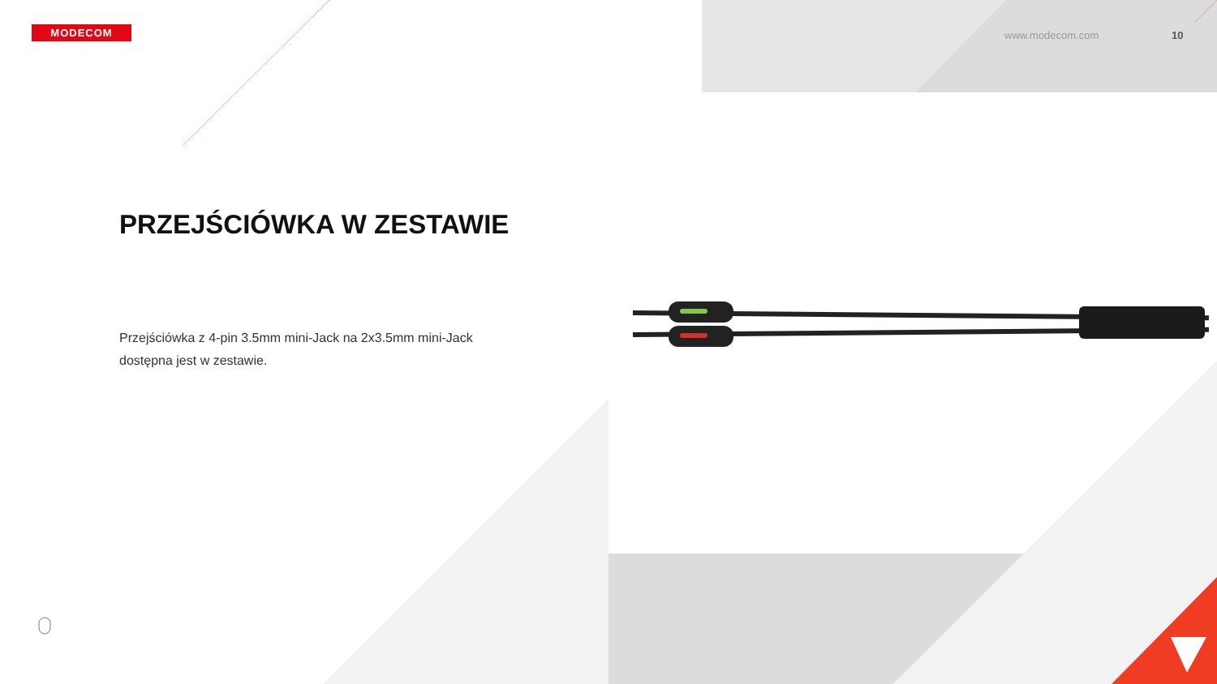MODECOM www.modecom.com 10
PRZEJŚCIÓWKA W ZESTAWIE
Przejściówka z 4-pin 3.5mm mini-Jack na 2x3.5mm mini-Jack dostępna jest w zestawie.